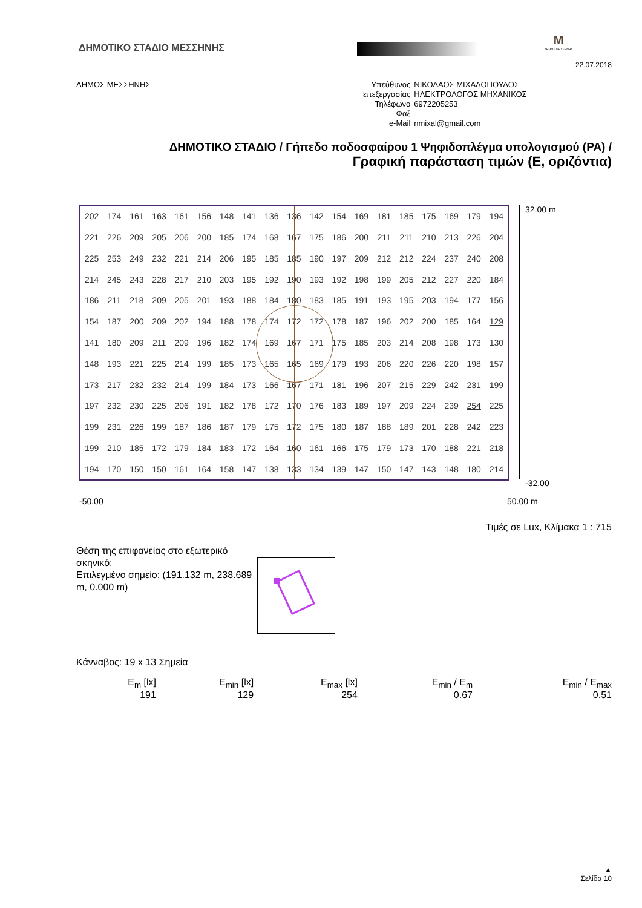ΔΗΜΟΤΙΚΟ ΣΤΑΔΙΟ ΜΕΣΣΗΝΗΣ
M
ΔΗΜΟΣ ΜΕΣΣΗΝΗΣ
22.07.2018
ΔΗΜΟΣ ΜΕΣΣΗΝΗΣ
| Υπεύθυνος | ΝΙΚΟΛΑΟΣ ΜΙΧΑΛΟΠΟΥΛΟΣ |
| επεξεργασίας | ΗΛΕΚΤΡΟΛΟΓΟΣ ΜΗΧΑΝΙΚΟΣ |
| Τηλέφωνο | 6972205253 |
| Φαξ | |
| e-Mail | nmixal@gmail.com |
ΔΗΜΟΤΙΚΟ ΣΤΑΔΙΟ / Γήπεδο ποδοσφαίρου 1 Ψηφιδοπλέγμα υπολογισμού (PA) /
Γραφική παράσταση τιμών (E, οριζόντια)
| 202 | 174 | 161 | 163 | 161 | 156 | 148 | 141 | 136 | 136 | 142 | 154 | 169 | 181 | 185 | 175 | 169 | 179 | 194 |
| 221 | 226 | 209 | 205 | 206 | 200 | 185 | 174 | 168 | 167 | 175 | 186 | 200 | 211 | 211 | 210 | 213 | 226 | 204 |
| 225 | 253 | 249 | 232 | 221 | 214 | 206 | 195 | 185 | 185 | 190 | 197 | 209 | 212 | 212 | 224 | 237 | 240 | 208 |
| 214 | 245 | 243 | 228 | 217 | 210 | 203 | 195 | 192 | 190 | 193 | 192 | 198 | 199 | 205 | 212 | 227 | 220 | 184 |
| 186 | 211 | 218 | 209 | 205 | 201 | 193 | 188 | 184 | 180 | 183 | 185 | 191 | 193 | 195 | 203 | 194 | 177 | 156 |
| 154 | 187 | 200 | 209 | 202 | 194 | 188 | 178 | 174 | 172 | 172 | 178 | 187 | 196 | 202 | 200 | 185 | 164 | 129 |
| 141 | 180 | 209 | 211 | 209 | 196 | 182 | 174 | 169 | 167 | 171 | 175 | 185 | 203 | 214 | 208 | 198 | 173 | 130 |
| 148 | 193 | 221 | 225 | 214 | 199 | 185 | 173 | 165 | 165 | 169 | 179 | 193 | 206 | 220 | 226 | 220 | 198 | 157 |
| 173 | 217 | 232 | 232 | 214 | 199 | 184 | 173 | 166 | 167 | 171 | 181 | 196 | 207 | 215 | 229 | 242 | 231 | 199 |
| 197 | 232 | 230 | 225 | 206 | 191 | 182 | 178 | 172 | 170 | 176 | 183 | 189 | 197 | 209 | 224 | 239 | 254 | 225 |
| 199 | 231 | 226 | 199 | 187 | 186 | 187 | 179 | 175 | 172 | 175 | 180 | 187 | 188 | 189 | 201 | 228 | 242 | 223 |
| 199 | 210 | 185 | 172 | 179 | 184 | 183 | 172 | 164 | 160 | 161 | 166 | 175 | 179 | 173 | 170 | 188 | 221 | 218 |
| 194 | 170 | 150 | 150 | 161 | 164 | 158 | 147 | 138 | 133 | 134 | 139 | 147 | 150 | 147 | 143 | 148 | 180 | 214 |
32.00 m
-32.00
-50.00 50.00 m
Τιμές σε Lux, Κλίμακα 1 : 715
Θέση της επιφανείας στο εξωτερικό σκηνικό:
Επιλεγμένο σημείο: (191.132 m, 238.689 m, 0.000 m)
Κάνναβος: 19 x 13 Σημεία
| E<sub>m</sub> [lx] | E<sub>min</sub> [lx] | E<sub>max</sub> [lx] | E<sub>min</sub> / E<sub>m</sub> | E<sub>min</sub> / E<sub>max</sub> |
| 191 | 129 | 254 | 0.67 | 0.51 |
▲
Σελίδα 10